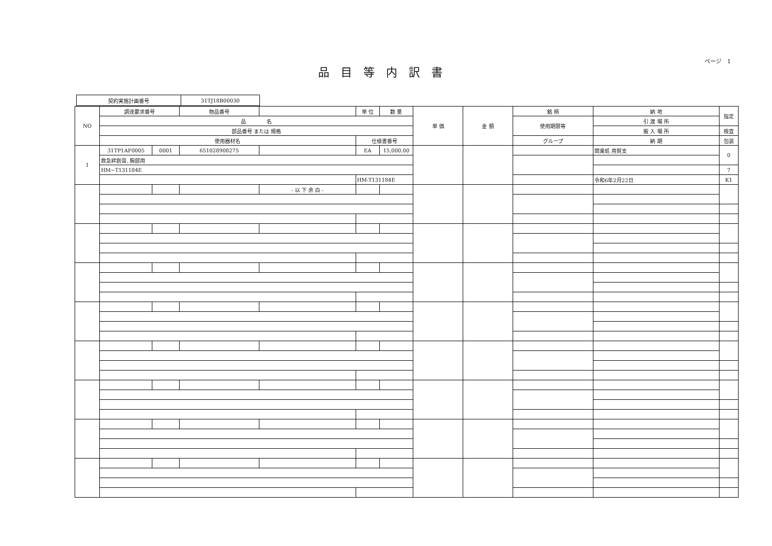ページ　1
品目等内訳書
| 契約実施計画番号 | 31TJ18B00030 |
| NO | 調達要求番号 | | 物品番号 | | 単 位 | 数 量 | 単 価 | 金 額 | 銘 柄 | 納 地 | 指定 |
| | 品 名 | | | | | | | | 使用期限等 | 引 渡 場 所 | |
| | 部品番号 または 規格 | | | | | | | | | 搬 入 場 所 | 検査 |
| | 使用器材名 | | | | 仕様書番号 | | | | グループ | 納 期 | 包装 |
| 1 | 31TP1AF0005 | 0001 | 651028908275 | | EA | 15,000.00 | | | | 関東処 用賀支 | 0 |
| | 救急絆創膏, 胸部用 | | | | | | | | | | |
| | HM−T131184E | | | | | | | | | | 7 |
| | | | | | HM-T131184E | | | | | 令和6年2月22日 | K1 |
| | | | | - 以 下 余 白 - | | | | | | | |